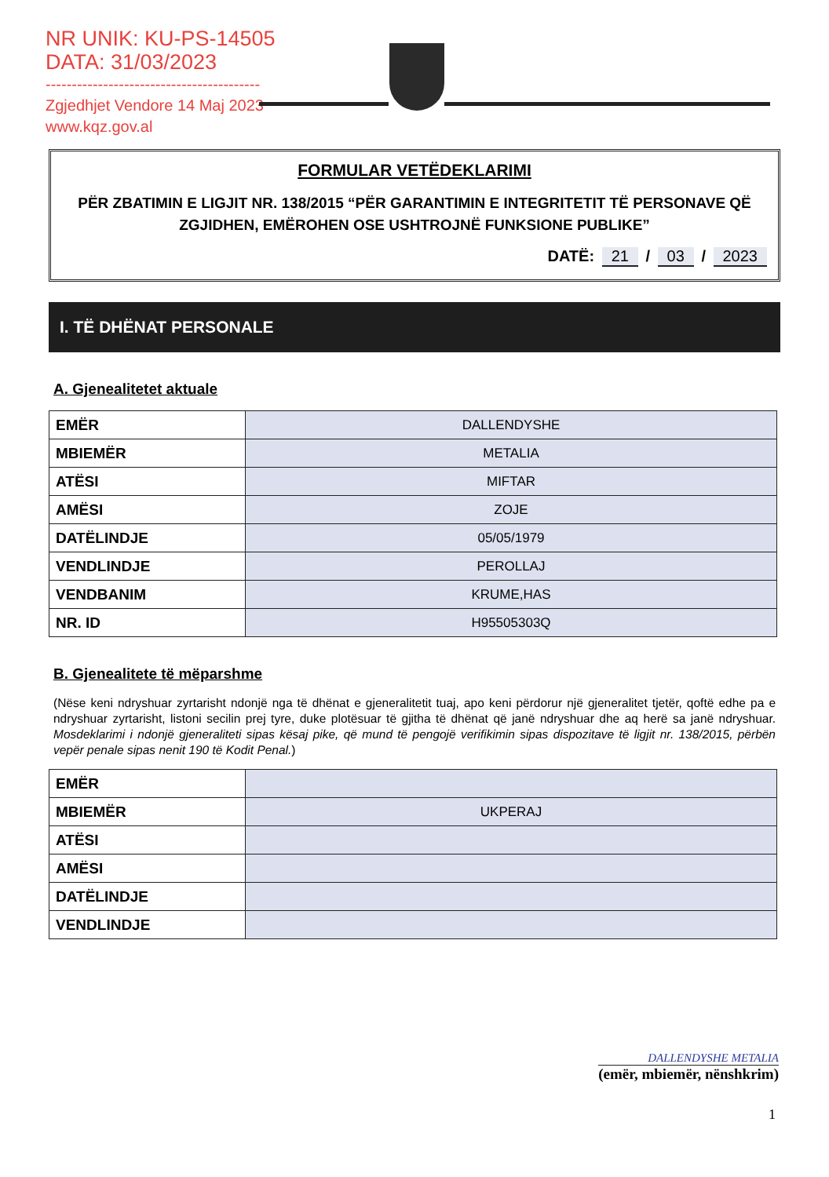NR UNIK: KU-PS-14505
DATA: 31/03/2023
-----------------------------------------
Zgjedhjet Vendore 14 Maj 2023
www.kqz.gov.al
FORMULAR VETËDEKLARIMI
PËR ZBATIMIN E LIGJIT NR. 138/2015 “PËR GARANTIMIN E INTEGRITETIT TË PERSONAVE QË ZGJIDHEN, EMËROHEN OSE USHTROJNË FUNKSIONE PUBLIKE”
DATË: 21 / 03 / 2023
I. TË DHËNAT PERSONALE
A. Gjenealitetet aktuale
| EMËR | DALLENDYSHE |
| MBIEMËR | METALIA |
| ATËSI | MIFTAR |
| AMËSI | ZOJE |
| DATËLINDJE | 05/05/1979 |
| VENDLINDJE | PEROLLAJ |
| VENDBANIM | KRUME,HAS |
| NR. ID | H95505303Q |
B. Gjenealitete të mëparshme
(Nëse keni ndryshuar zyrtarisht ndonjë nga të dhënat e gjeneralitetit tuaj, apo keni përdorur një gjeneralitet tjetër, qoftë edhe pa e ndryshuar zyrtarisht, listoni secilin prej tyre, duke plotësuar të gjitha të dhënat që janë ndryshuar dhe aq herë sa janë ndryshuar. Mosdeklarimi i ndonjë gjeneraliteti sipas kësaj pike, që mund të pengojë verifikimin sipas dispozitave të ligjit nr. 138/2015, përbën vepër penale sipas nenit 190 të Kodit Penal.)
| EMËR | |
| MBIEMËR | UKPERAJ |
| ATËSI | |
| AMËSI | |
| DATËLINDJE | |
| VENDLINDJE | |
DALLENDYSHE METALIA
(emër, mbiemër, nënshkrim)
1